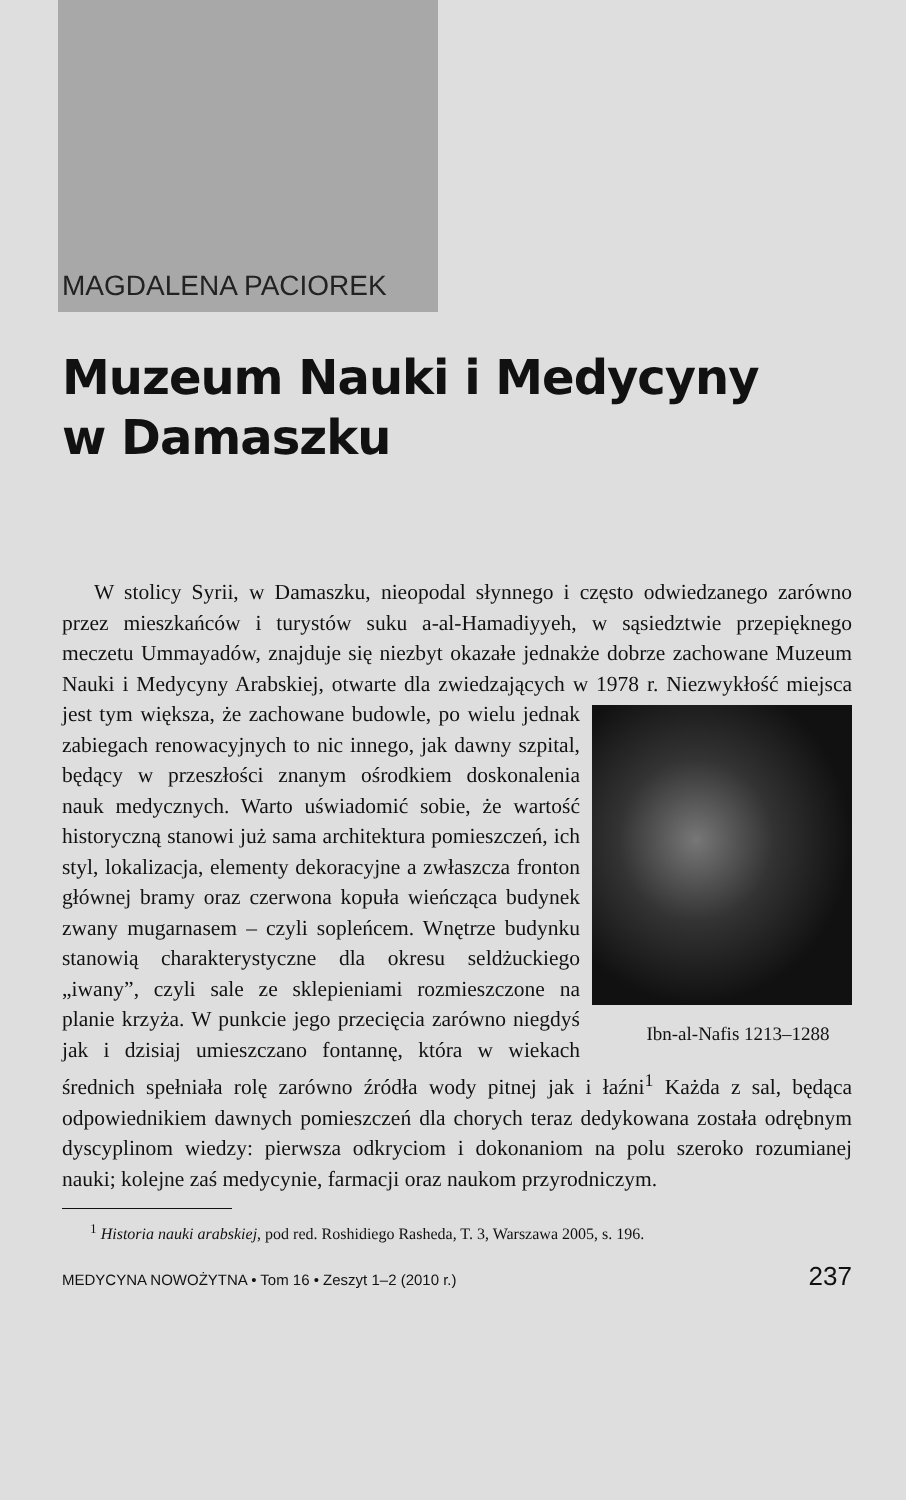MAGDALENA PACIOREK
Muzeum Nauki i Medycyny
w Damaszku
W stolicy Syrii, w Damaszku, nieopodal słynnego i często odwiedzanego zarówno przez mieszkańców i turystów suku a-al-Hamadiyyeh, w sąsiedztwie przepięknego meczetu Ummayadów, znajduje się niezbyt okazałe jednakże dobrze zachowane Muzeum Nauki i Medycyny Arabskiej, otwarte dla zwiedzających w 1978 r. Niezwykłość miejsca jest tym większa, że zachowane budowle, po wielu jednak Ibn-al-Nafis 1213–1288 zabiegach renowacyjnych to nic innego, jak dawny szpital, będący w przeszłości znanym ośrodkiem doskonalenia nauk medycznych. Warto uświadomić sobie, że wartość historyczną stanowi już sama architektura pomieszczeń, ich styl, lokalizacja, elementy dekoracyjne a zwłaszcza fronton głównej bramy oraz czerwona kopuła wieńcząca budynek zwany mugarnasem – czyli sopleńcem. Wnętrze budynku stanowią charakterystyczne dla okresu seldżuckiego „iwany”, czyli sale ze sklepieniami rozmieszczone na planie krzyża. W punkcie jego przecięcia zarówno niegdyś jak i dzisiaj umieszczano fontannę, która w wiekach średnich spełniała rolę zarówno źródła wody pitnej jak i łaźni<sup>1</sup> Każda z sal, będąca odpowiednikiem dawnych pomieszczeń dla chorych teraz dedykowana została odrębnym dyscyplinom wiedzy: pierwsza odkryciom i dokonaniom na polu szeroko rozumianej nauki; kolejne zaś medycynie, farmacji oraz naukom przyrodniczym.
<sup>1</sup> Historia nauki arabskiej, pod red. Roshidiego Rasheda, T. 3, Warszawa 2005, s. 196.
MEDYCYNA NOWOŻYTNA • Tom 16 • Zeszyt 1–2 (2010 r.) 237